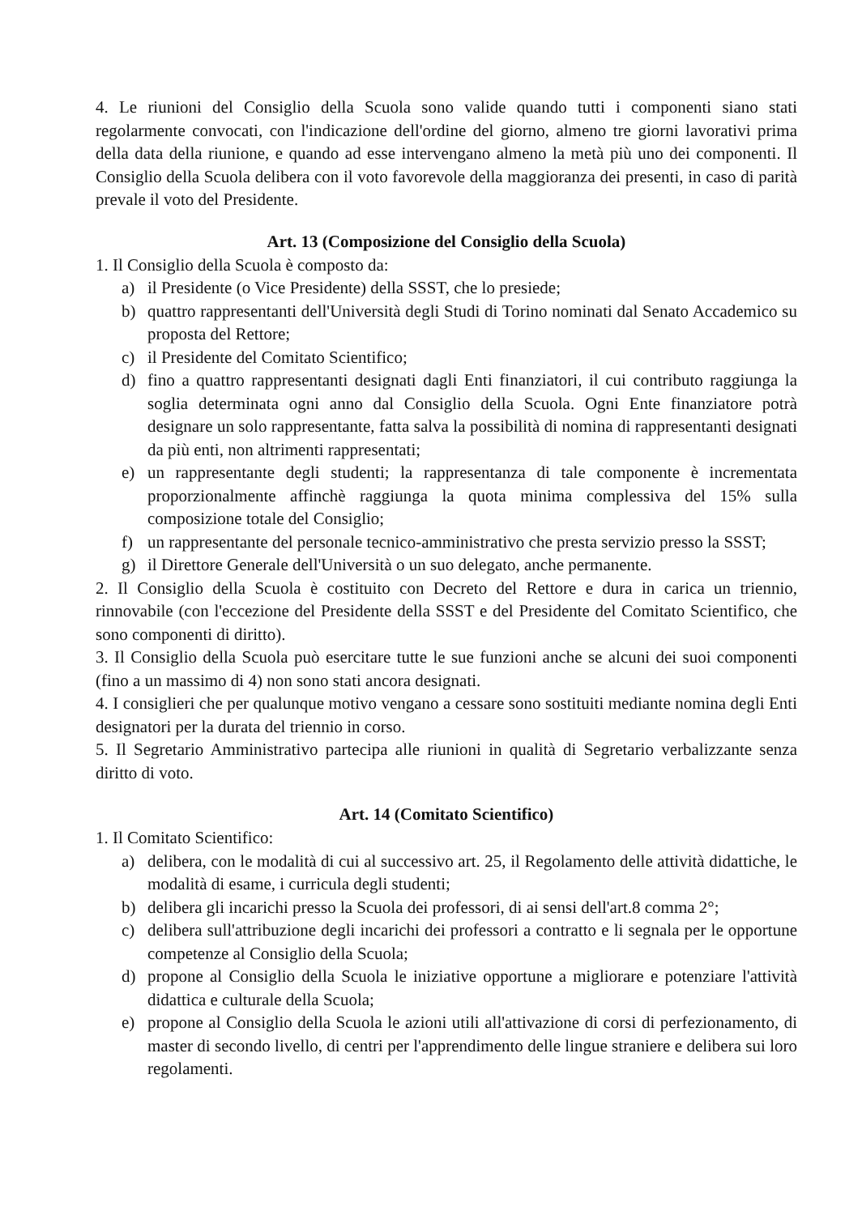4. Le riunioni del Consiglio della Scuola sono valide quando tutti i componenti siano stati regolarmente convocati, con l'indicazione dell'ordine del giorno, almeno tre giorni lavorativi prima della data della riunione, e quando ad esse intervengano almeno la metà più uno dei componenti. Il Consiglio della Scuola delibera con il voto favorevole della maggioranza dei presenti, in caso di parità prevale il voto del Presidente.
Art. 13 (Composizione del Consiglio della Scuola)
1. Il Consiglio della Scuola è composto da:
a) il Presidente (o Vice Presidente) della SSST, che lo presiede;
b) quattro rappresentanti dell'Università degli Studi di Torino nominati dal Senato Accademico su proposta del Rettore;
c) il Presidente del Comitato Scientifico;
d) fino a quattro rappresentanti designati dagli Enti finanziatori, il cui contributo raggiunga la soglia determinata ogni anno dal Consiglio della Scuola. Ogni Ente finanziatore potrà designare un solo rappresentante, fatta salva la possibilità di nomina di rappresentanti designati da più enti, non altrimenti rappresentati;
e) un rappresentante degli studenti; la rappresentanza di tale componente è incrementata proporzionalmente affinchè raggiunga la quota minima complessiva del 15% sulla composizione totale del Consiglio;
f) un rappresentante del personale tecnico-amministrativo che presta servizio presso la SSST;
g) il Direttore Generale dell'Università o un suo delegato, anche permanente.
2. Il Consiglio della Scuola è costituito con Decreto del Rettore e dura in carica un triennio, rinnovabile (con l'eccezione del Presidente della SSST e del Presidente del Comitato Scientifico, che sono componenti di diritto).
3. Il Consiglio della Scuola può esercitare tutte le sue funzioni anche se alcuni dei suoi componenti (fino a un massimo di 4) non sono stati ancora designati.
4. I consiglieri che per qualunque motivo vengano a cessare sono sostituiti mediante nomina degli Enti designatori per la durata del triennio in corso.
5. Il Segretario Amministrativo partecipa alle riunioni in qualità di Segretario verbalizzante senza diritto di voto.
Art. 14 (Comitato Scientifico)
1. Il Comitato Scientifico:
a) delibera, con le modalità di cui al successivo art. 25, il Regolamento delle attività didattiche, le modalità di esame, i curricula degli studenti;
b) delibera gli incarichi presso la Scuola dei professori, di ai sensi dell'art.8 comma 2°;
c) delibera sull'attribuzione degli incarichi dei professori a contratto e li segnala per le opportune competenze al Consiglio della Scuola;
d) propone al Consiglio della Scuola le iniziative opportune a migliorare e potenziare l'attività didattica e culturale della Scuola;
e) propone al Consiglio della Scuola le azioni utili all'attivazione di corsi di perfezionamento, di master di secondo livello, di centri per l'apprendimento delle lingue straniere e delibera sui loro regolamenti.